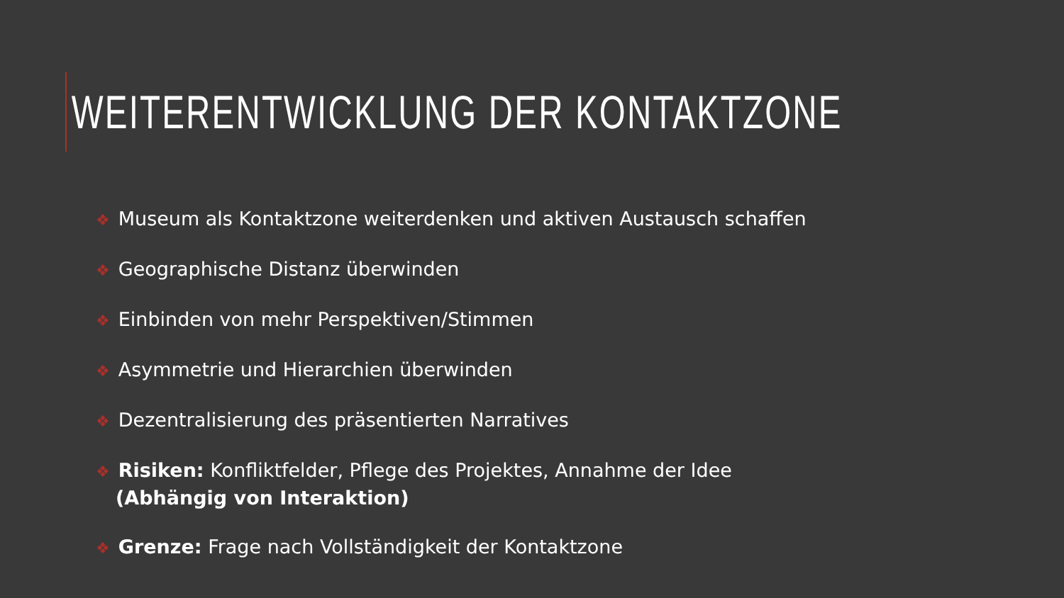WEITERENTWICKLUNG DER KONTAKTZONE
❖ Museum als Kontaktzone weiterdenken und aktiven Austausch schaffen
❖ Geographische Distanz überwinden
❖ Einbinden von mehr Perspektiven/Stimmen
❖ Asymmetrie und Hierarchien überwinden
❖ Dezentralisierung des präsentierten Narratives
❖ Risiken: Konfliktfelder, Pflege des Projektes, Annahme der Idee
(Abhängig von Interaktion)
❖ Grenze: Frage nach Vollständigkeit der Kontaktzone